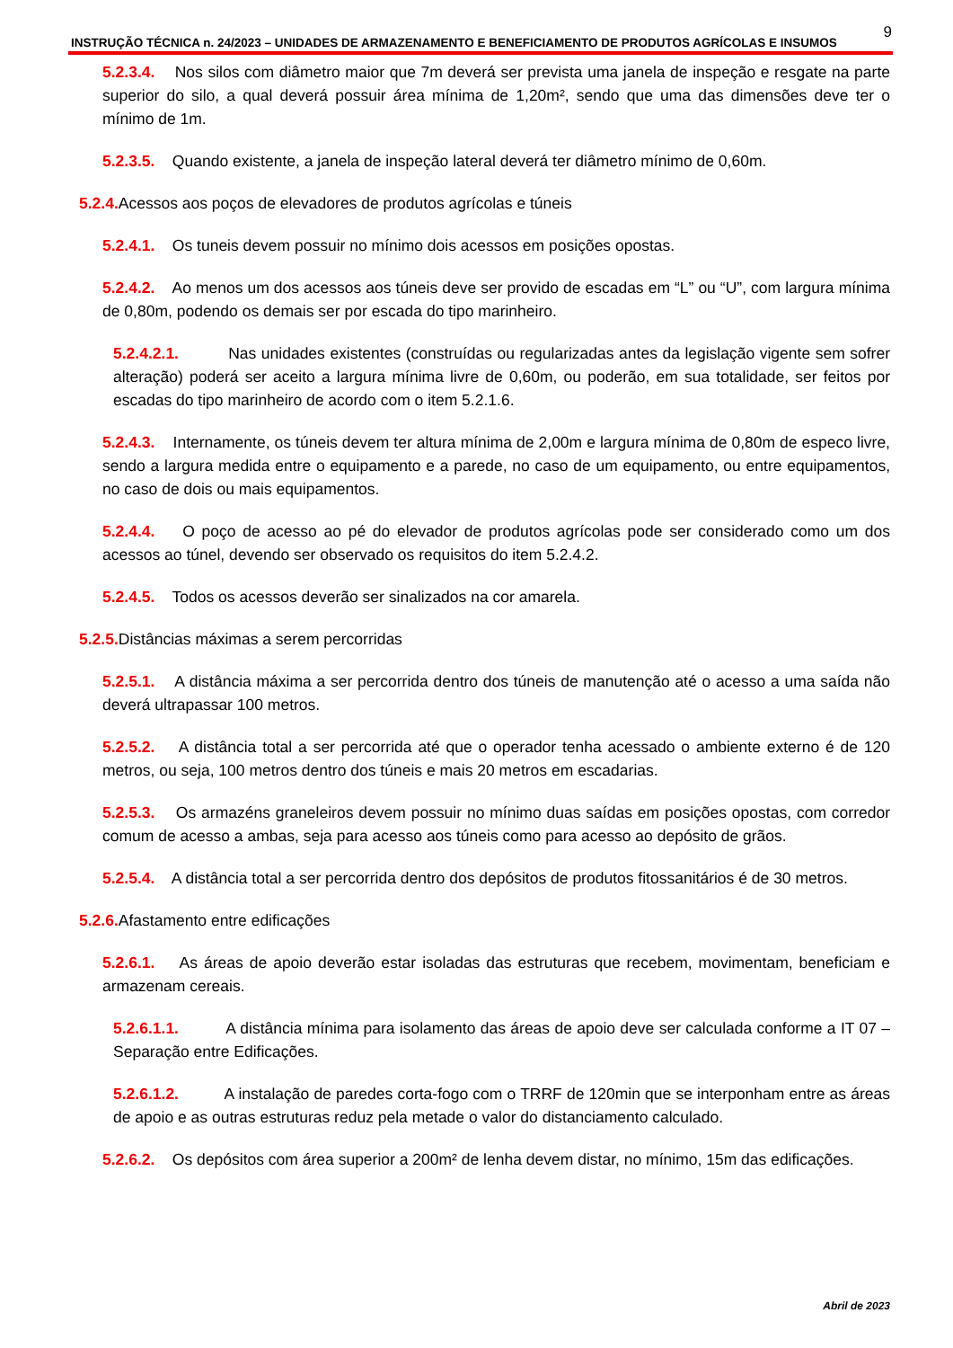9
INSTRUÇÃO TÉCNICA n. 24/2023 – UNIDADES DE ARMAZENAMENTO E BENEFICIAMENTO DE PRODUTOS AGRÍCOLAS E INSUMOS
5.2.3.4. Nos silos com diâmetro maior que 7m deverá ser prevista uma janela de inspeção e resgate na parte superior do silo, a qual deverá possuir área mínima de 1,20m², sendo que uma das dimensões deve ter o mínimo de 1m.
5.2.3.5. Quando existente, a janela de inspeção lateral deverá ter diâmetro mínimo de 0,60m.
5.2.4. Acessos aos poços de elevadores de produtos agrícolas e túneis
5.2.4.1. Os tuneis devem possuir no mínimo dois acessos em posições opostas.
5.2.4.2. Ao menos um dos acessos aos túneis deve ser provido de escadas em “L” ou “U”, com largura mínima de 0,80m, podendo os demais ser por escada do tipo marinheiro.
5.2.4.2.1. Nas unidades existentes (construídas ou regularizadas antes da legislação vigente sem sofrer alteração) poderá ser aceito a largura mínima livre de 0,60m, ou poderão, em sua totalidade, ser feitos por escadas do tipo marinheiro de acordo com o item 5.2.1.6.
5.2.4.3. Internamente, os túneis devem ter altura mínima de 2,00m e largura mínima de 0,80m de especo livre, sendo a largura medida entre o equipamento e a parede, no caso de um equipamento, ou entre equipamentos, no caso de dois ou mais equipamentos.
5.2.4.4. O poço de acesso ao pé do elevador de produtos agrícolas pode ser considerado como um dos acessos ao túnel, devendo ser observado os requisitos do item 5.2.4.2.
5.2.4.5. Todos os acessos deverão ser sinalizados na cor amarela.
5.2.5. Distâncias máximas a serem percorridas
5.2.5.1. A distância máxima a ser percorrida dentro dos túneis de manutenção até o acesso a uma saída não deverá ultrapassar 100 metros.
5.2.5.2. A distância total a ser percorrida até que o operador tenha acessado o ambiente externo é de 120 metros, ou seja, 100 metros dentro dos túneis e mais 20 metros em escadarias.
5.2.5.3. Os armazéns graneleiros devem possuir no mínimo duas saídas em posições opostas, com corredor comum de acesso a ambas, seja para acesso aos túneis como para acesso ao depósito de grãos.
5.2.5.4. A distância total a ser percorrida dentro dos depósitos de produtos fitossanitários é de 30 metros.
5.2.6. Afastamento entre edificações
5.2.6.1. As áreas de apoio deverão estar isoladas das estruturas que recebem, movimentam, beneficiam e armazenam cereais.
5.2.6.1.1. A distância mínima para isolamento das áreas de apoio deve ser calculada conforme a IT 07 – Separação entre Edificações.
5.2.6.1.2. A instalação de paredes corta-fogo com o TRRF de 120min que se interponham entre as áreas de apoio e as outras estruturas reduz pela metade o valor do distanciamento calculado.
5.2.6.2. Os depósitos com área superior a 200m² de lenha devem distar, no mínimo, 15m das edificações.
Abril de 2023